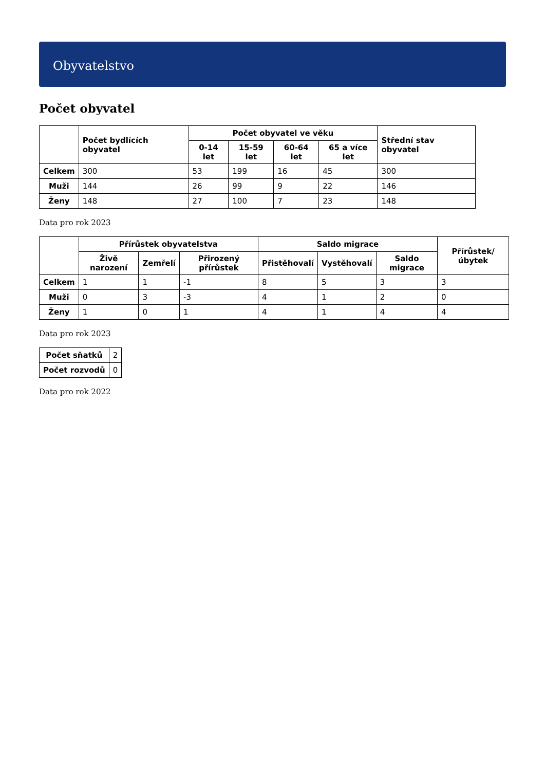Obyvatelstvo
Počet obyvatel
| | Počet bydlících obyvatel | Počet obyvatel ve věku | | | | Střední stav obyvatel |
| --- | --- | --- | --- | --- | --- | --- |
| | | 0-14 let | 15-59 let | 60-64 let | 65 a více let | |
| Celkem | 300 | 53 | 199 | 16 | 45 | 300 |
| Muži | 144 | 26 | 99 | 9 | 22 | 146 |
| Ženy | 148 | 27 | 100 | 7 | 23 | 148 |
Data pro rok 2023
| | Přírůstek obyvatelstva | | | Saldo migrace | | | Přírůstek/úbytek |
| --- | --- | --- | --- | --- | --- | --- | --- |
| | Živě narození | Zemřelí | Přirozený přírůstek | Přistěhovalí | Vystěhovalí | Saldo migrace | |
| Celkem | 1 | 1 | -1 | 8 | 5 | 3 | 3 |
| Muži | 0 | 3 | -3 | 4 | 1 | 2 | 0 |
| Ženy | 1 | 0 | 1 | 4 | 1 | 4 | 4 |
Data pro rok 2023
| Počet sňatků | 2 |
| Počet rozvodů | 0 |
Data pro rok 2022